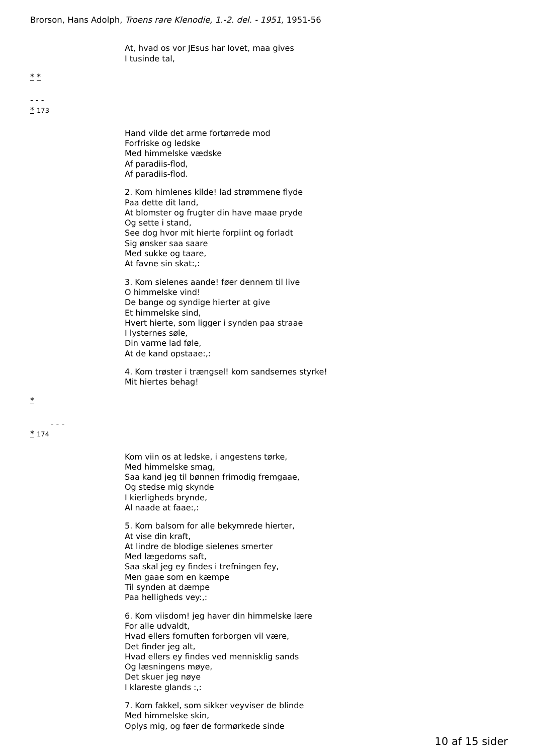Brorson, Hans Adolph, Troens rare Klenodie, 1.-2. del. - 1951, 1951-56
At, hvad os vor JEsus har lovet, maa gives
I tusinde tal,
* *
- - -
* 173
Hand vilde det arme fortørrede mod
Forfriske og ledske
Med himmelske vædske
Af paradiis-flod,
Af paradiis-flod.
2. Kom himlenes kilde! lad strømmene flyde
Paa dette dit land,
At blomster og frugter din have maae pryde
Og sette i stand,
See dog hvor mit hierte forpiint og forladt
Sig ønsker saa saare
Med sukke og taare,
At favne sin skat:,:
3. Kom sielenes aande! føer dennem til live
O himmelske vind!
De bange og syndige hierter at give
Et himmelske sind,
Hvert hierte, som ligger i synden paa straae
I lysternes søle,
Din varme lad føle,
At de kand opstaae:,:
4. Kom trøster i trængsel! kom sandsernes styrke!
Mit hiertes behag!
*
- - -
* 174
Kom viin os at ledske, i angestens tørke,
Med himmelske smag,
Saa kand jeg til bønnen frimodig fremgaae,
Og stedse mig skynde
I kierligheds brynde,
Al naade at faae:,:
5. Kom balsom for alle bekymrede hierter,
At vise din kraft,
At lindre de blodige sielenes smerter
Med lægedoms saft,
Saa skal jeg ey findes i trefningen fey,
Men gaae som en kæmpe
Til synden at dæmpe
Paa helligheds vey:,:
6. Kom viisdom! jeg haver din himmelske lære
For alle udvaldt,
Hvad ellers fornuften forborgen vil være,
Det finder jeg alt,
Hvad ellers ey findes ved mennisklig sands
Og læsningens møye,
Det skuer jeg nøye
I klareste glands :,:
7. Kom fakkel, som sikker veyviser de blinde
Med himmelske skin,
Oplys mig, og føer de formørkede sinde
10 af 15 sider